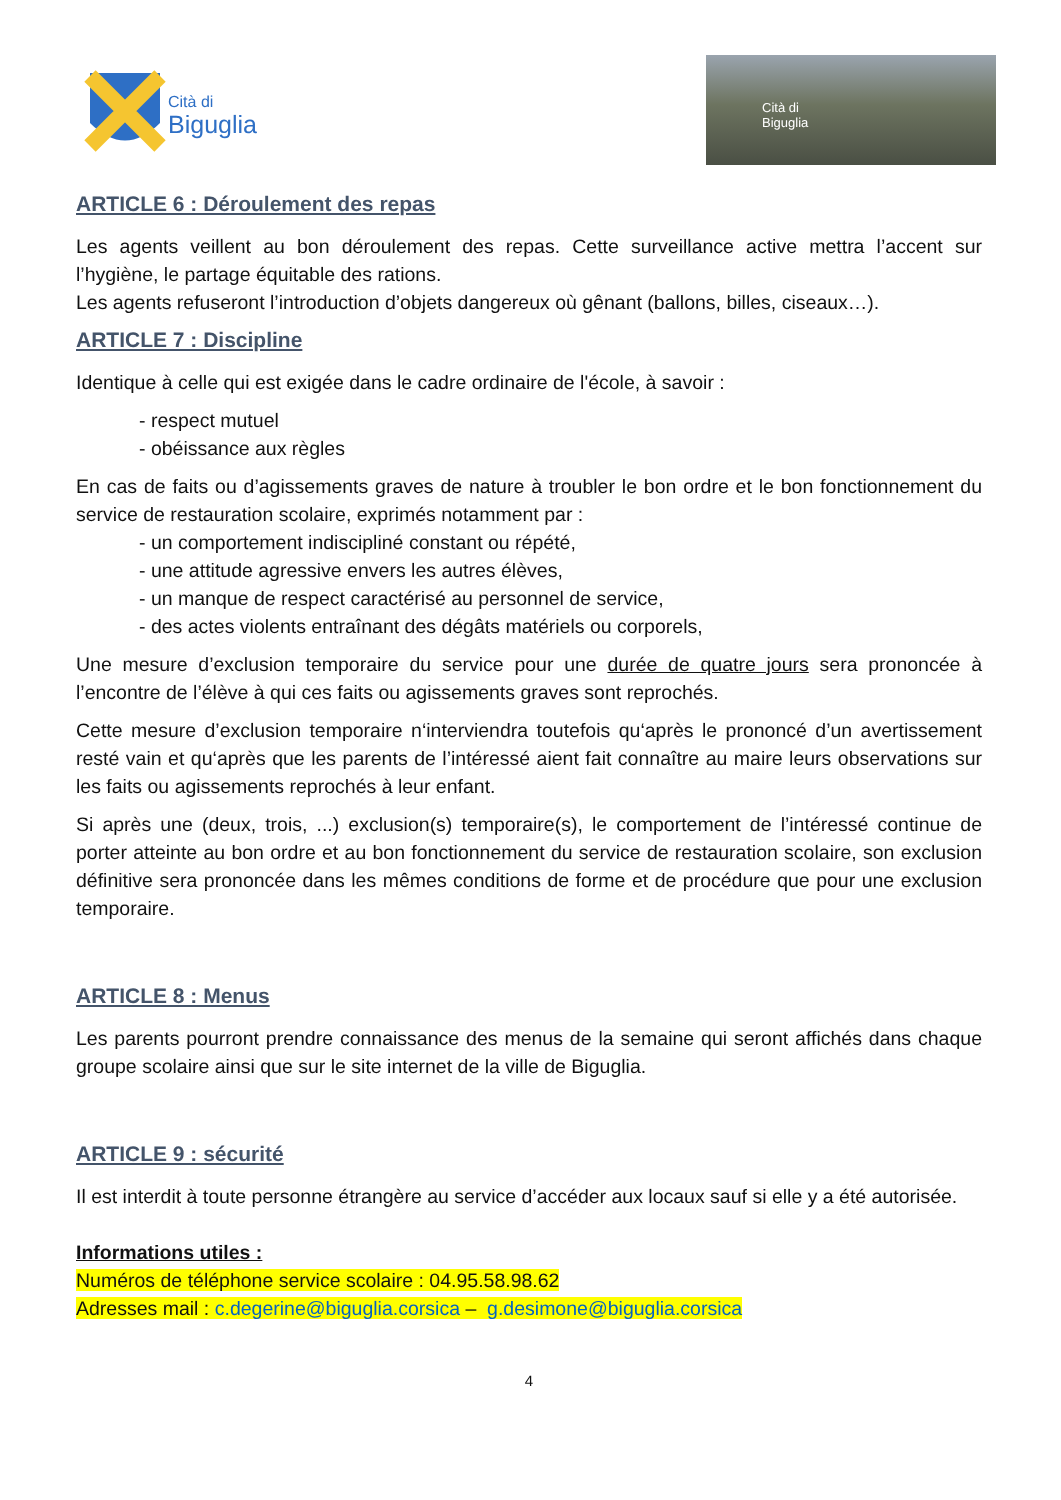Cità di
Biguglia
Cità di
Biguglia
ARTICLE 6 : Déroulement des repas
Les agents veillent au bon déroulement des repas. Cette surveillance active mettra l’accent sur l’hygiène, le partage équitable des rations.
Les agents refuseront l’introduction d’objets dangereux où gênant (ballons, billes, ciseaux…).
ARTICLE 7 : Discipline
Identique à celle qui est exigée dans le cadre ordinaire de l'école, à savoir :
- respect mutuel
- obéissance aux règles
En cas de faits ou d’agissements graves de nature à troubler le bon ordre et le bon fonctionnement du service de restauration scolaire, exprimés notamment par :
- un comportement indiscipliné constant ou répété,
- une attitude agressive envers les autres élèves,
- un manque de respect caractérisé au personnel de service,
- des actes violents entraînant des dégâts matériels ou corporels,
Une mesure d’exclusion temporaire du service pour une durée de quatre jours sera prononcée à l’encontre de l’élève à qui ces faits ou agissements graves sont reprochés.
Cette mesure d’exclusion temporaire n‘interviendra toutefois qu‘après le prononcé d’un avertissement resté vain et qu‘après que les parents de l’intéressé aient fait connaître au maire leurs observations sur les faits ou agissements reprochés à leur enfant.
Si après une (deux, trois, ...) exclusion(s) temporaire(s), le comportement de l’intéressé continue de porter atteinte au bon ordre et au bon fonctionnement du service de restauration scolaire, son exclusion définitive sera prononcée dans les mêmes conditions de forme et de procédure que pour une exclusion temporaire.
ARTICLE 8 : Menus
Les parents pourront prendre connaissance des menus de la semaine qui seront affichés dans chaque groupe scolaire ainsi que sur le site internet de la ville de Biguglia.
ARTICLE 9 : sécurité
Il est interdit à toute personne étrangère au service d’accéder aux locaux sauf si elle y a été autorisée.
Informations utiles :
Numéros de téléphone service scolaire : 04.95.58.98.62
Adresses mail : c.degerine@biguglia.corsica – g.desimone@biguglia.corsica
4